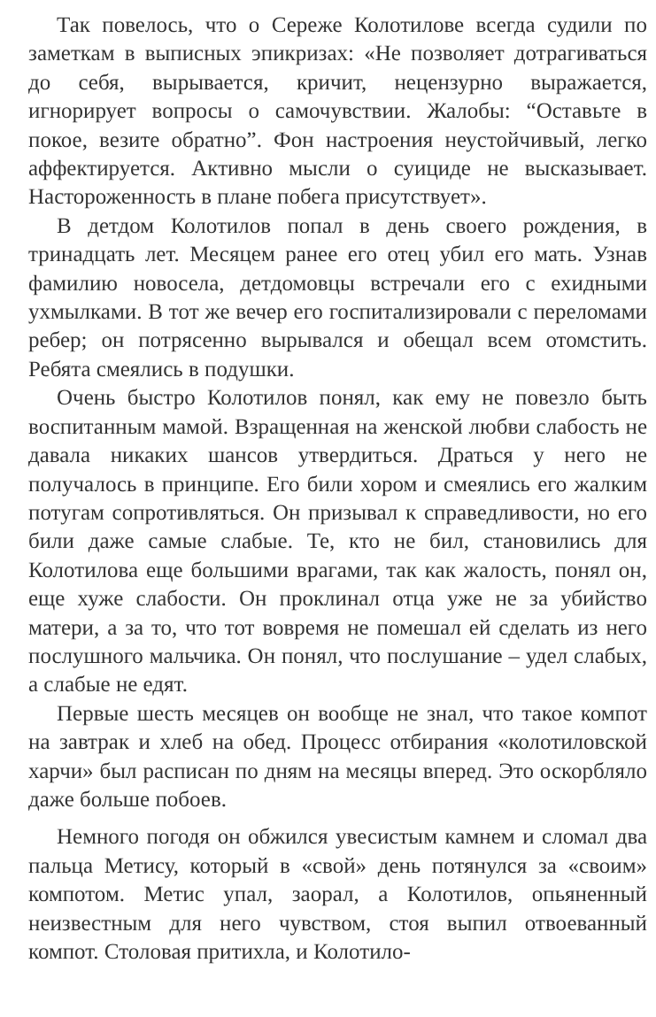Так повелось, что о Сереже Колотилове всегда судили по заметкам в выписных эпикризах: «Не позволяет дотрагиваться до себя, вырывается, кричит, нецензурно выражается, игнорирует вопросы о самочувствии. Жалобы: “Оставьте в покое, везите обратно”. Фон настроения неустойчивый, легко аффектируется. Активно мысли о суициде не высказывает. Настороженность в плане побега присутствует».
В детдом Колотилов попал в день своего рождения, в тринадцать лет. Месяцем ранее его отец убил его мать. Узнав фамилию новосела, детдомовцы встречали его с ехидными ухмылками. В тот же вечер его госпитализировали с переломами ребер; он потрясенно вырывался и обещал всем отомстить. Ребята смеялись в подушки.
Очень быстро Колотилов понял, как ему не повезло быть воспитанным мамой. Взращенная на женской любви слабость не давала никаких шансов утвердиться. Драться у него не получалось в принципе. Его били хором и смеялись его жалким потугам сопротивляться. Он призывал к справедливости, но его били даже самые слабые. Те, кто не бил, становились для Колотилова еще большими врагами, так как жалость, понял он, еще хуже слабости. Он проклинал отца уже не за убийство матери, а за то, что тот вовремя не помешал ей сделать из него послушного мальчика. Он понял, что послушание – удел слабых, а слабые не едят.
Первые шесть месяцев он вообще не знал, что такое компот на завтрак и хлеб на обед. Процесс отбирания «колотиловской харчи» был расписан по дням на месяцы вперед. Это оскорбляло даже больше побоев.
Немного погодя он обжился увесистым камнем и сломал два пальца Метису, который в «свой» день потянулся за «своим» компотом. Метис упал, заорал, а Колотилов, опьяненный неизвестным для него чувством, стоя выпил отвоеванный компот. Столовая притихла, и Колотило-